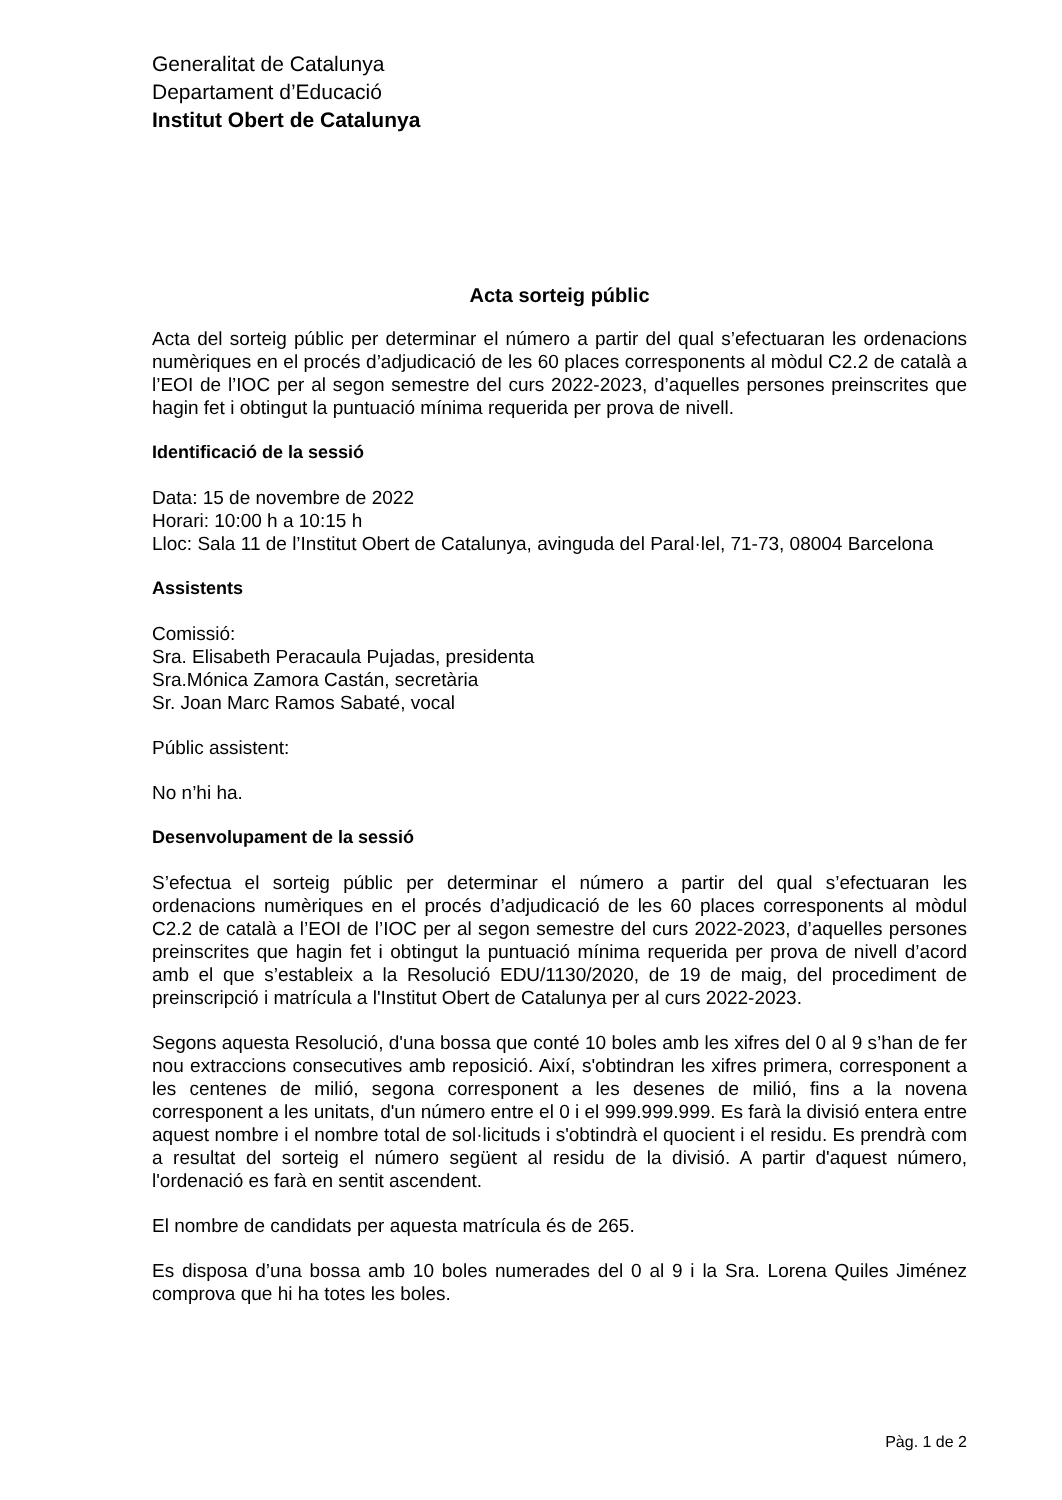Generalitat de Catalunya
Departament d’Educació
Institut Obert de Catalunya
Acta sorteig públic
Acta del sorteig públic per determinar el número a partir del qual s’efectuaran les ordenacions numèriques en el procés d’adjudicació de les 60 places corresponents al mòdul C2.2 de català a l’EOI de l’IOC per al segon semestre del curs 2022-2023, d’aquelles persones preinscrites que hagin fet i obtingut la puntuació mínima requerida per prova de nivell.
Identificació de la sessió
Data: 15 de novembre de 2022
Horari: 10:00 h a 10:15 h
Lloc: Sala 11 de l’Institut Obert de Catalunya, avinguda del Paral·lel, 71-73, 08004 Barcelona
Assistents
Comissió:
Sra. Elisabeth Peracaula Pujadas, presidenta
Sra.Mónica Zamora Castán, secretària
Sr. Joan Marc Ramos Sabaté, vocal
Públic assistent:
No n’hi ha.
Desenvolupament de la sessió
S’efectua el sorteig públic per determinar el número a partir del qual s’efectuaran les ordenacions numèriques en el procés d’adjudicació de les 60 places corresponents al mòdul C2.2 de català a l’EOI de l’IOC per al segon semestre del curs 2022-2023, d’aquelles persones preinscrites que hagin fet i obtingut la puntuació mínima requerida per prova de nivell d’acord amb el que s’estableix a la Resolució EDU/1130/2020, de 19 de maig, del procediment de preinscripció i matrícula a l'Institut Obert de Catalunya per al curs 2022-2023.
Segons aquesta Resolució, d'una bossa que conté 10 boles amb les xifres del 0 al 9 s’han de fer nou extraccions consecutives amb reposició. Així, s'obtindran les xifres primera, corresponent a les centenes de milió, segona corresponent a les desenes de milió, fins a la novena corresponent a les unitats, d'un número entre el 0 i el 999.999.999. Es farà la divisió entera entre aquest nombre i el nombre total de sol·licituds i s'obtindrà el quocient i el residu. Es prendrà com a resultat del sorteig el número següent al residu de la divisió. A partir d'aquest número, l'ordenació es farà en sentit ascendent.
El nombre de candidats per aquesta matrícula és de 265.
Es disposa d’una bossa amb 10 boles numerades del 0 al 9 i la Sra. Lorena Quiles Jiménez comprova que hi ha totes les boles.
Pàg. 1 de 2